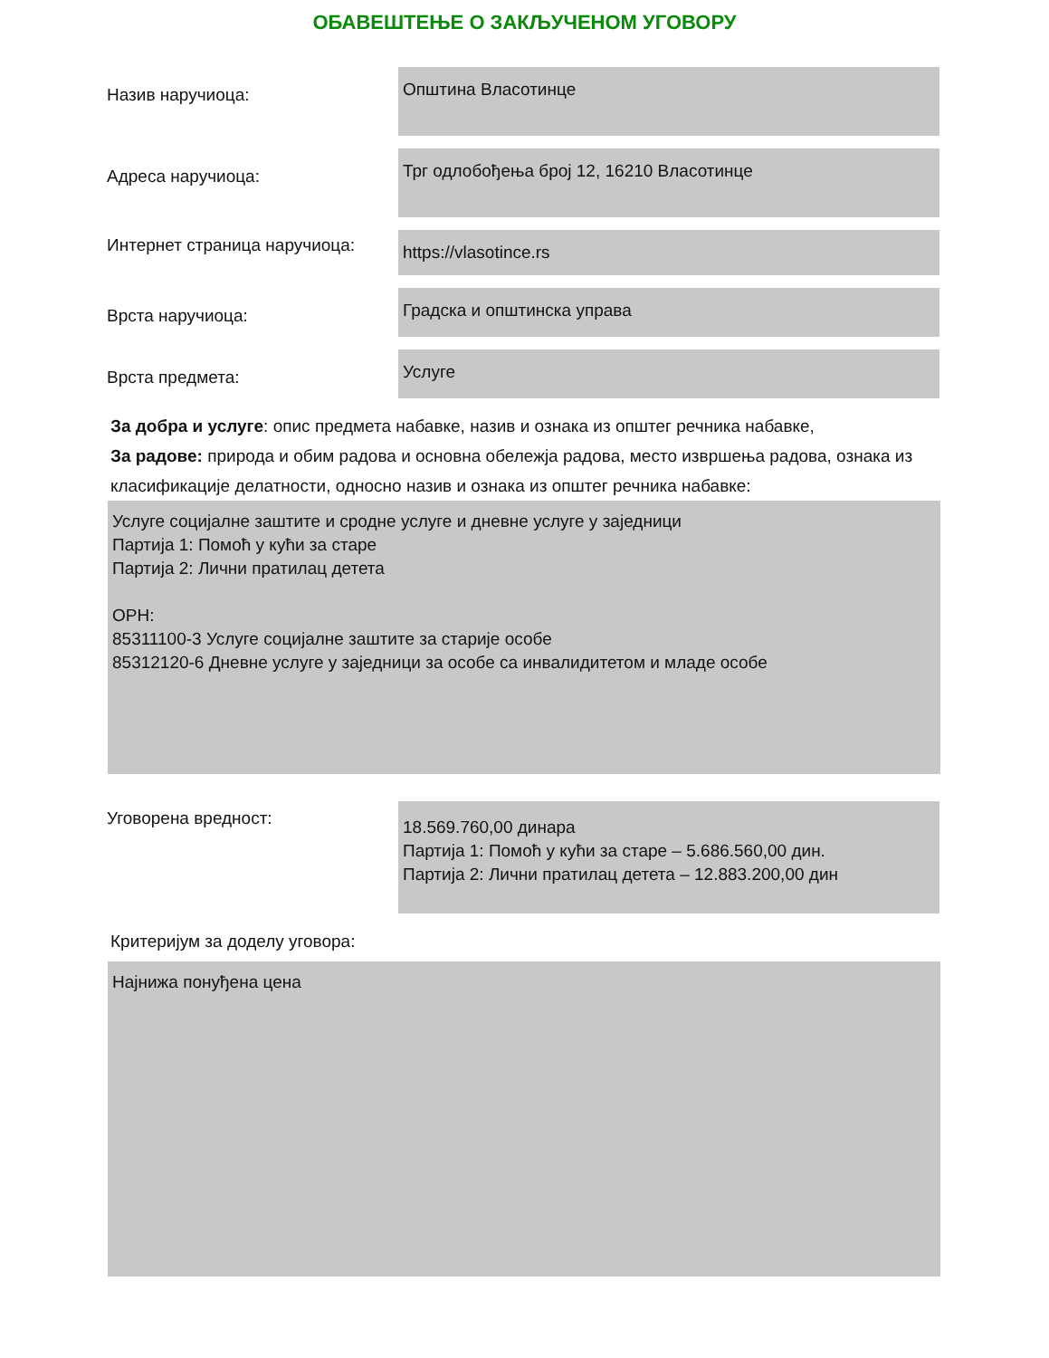ОБАВЕШТЕЊЕ О ЗАКЉУЧЕНОМ УГОВОРУ
Назив наручиоца:
Општина Власотинце
Адреса наручиоца:
Трг одлобођења број 12, 16210 Власотинце
Интернет страница наручиоца:
https://vlasotince.rs
Врста наручиоца:
Градска и општинска управа
Врста предмета:
Услуге
За добра и услуге: опис предмета набавке, назив и ознака из општег речника набавке,
За радове: природа и обим радова и основна обележја радова, место извршења радова, ознака из класификације делатности, односно назив и ознака из општег речника набавке:
Услуге социјалне заштите и сродне услуге и дневне услуге у заједници
Партија 1: Помоћ у кући за старе
Партија 2: Лични пратилац детета
ОРН:
85311100-3 Услуге социјалне заштите за старије особе
85312120-6 Дневне услуге у заједници за особе са инвалидитетом и младе особе
Уговорена вредност:
18.569.760,00 динара
Партија 1: Помоћ у кући за старе – 5.686.560,00 дин.
Партија 2: Лични пратилац детета – 12.883.200,00 дин
Критеријум за доделу уговора:
Најнижа понуђена цена